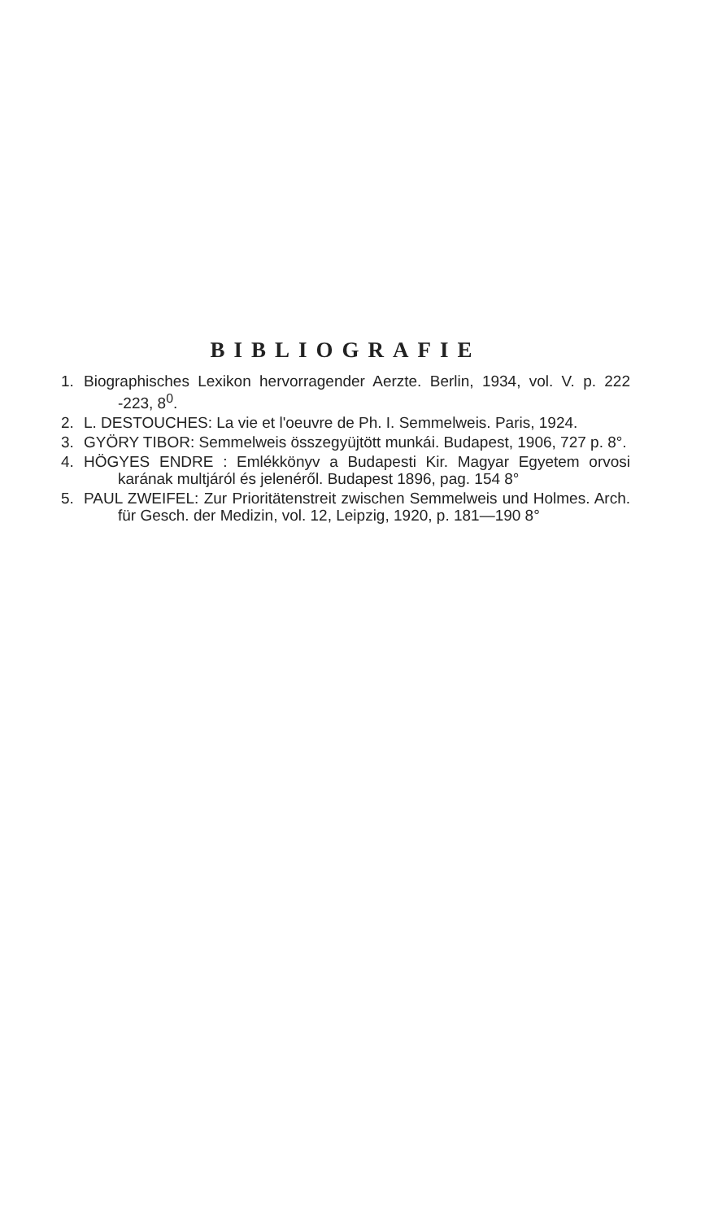BIBLIOGRAFIE
1. Biographisches Lexikon hervorragender Aerzte. Berlin, 1934, vol. V. p. 222 -223, 8<sup>0</sup>.
2. L. DESTOUCHES: La vie et l'oeuvre de Ph. I. Semmelweis. Paris, 1924.
3. GYÖRY TIBOR: Semmelweis összegyüjtött munkái. Budapest, 1906, 727 p. 8°.
4. HÖGYES ENDRE : Emlékkönyv a Budapesti Kir. Magyar Egyetem orvosi karának multjáról és jelenéről. Budapest 1896, pag. 154 8°
5. PAUL ZWEIFEL: Zur Prioritätenstreit zwischen Semmelweis und Holmes. Arch. für Gesch. der Medizin, vol. 12, Leipzig, 1920, p. 181—190 8°